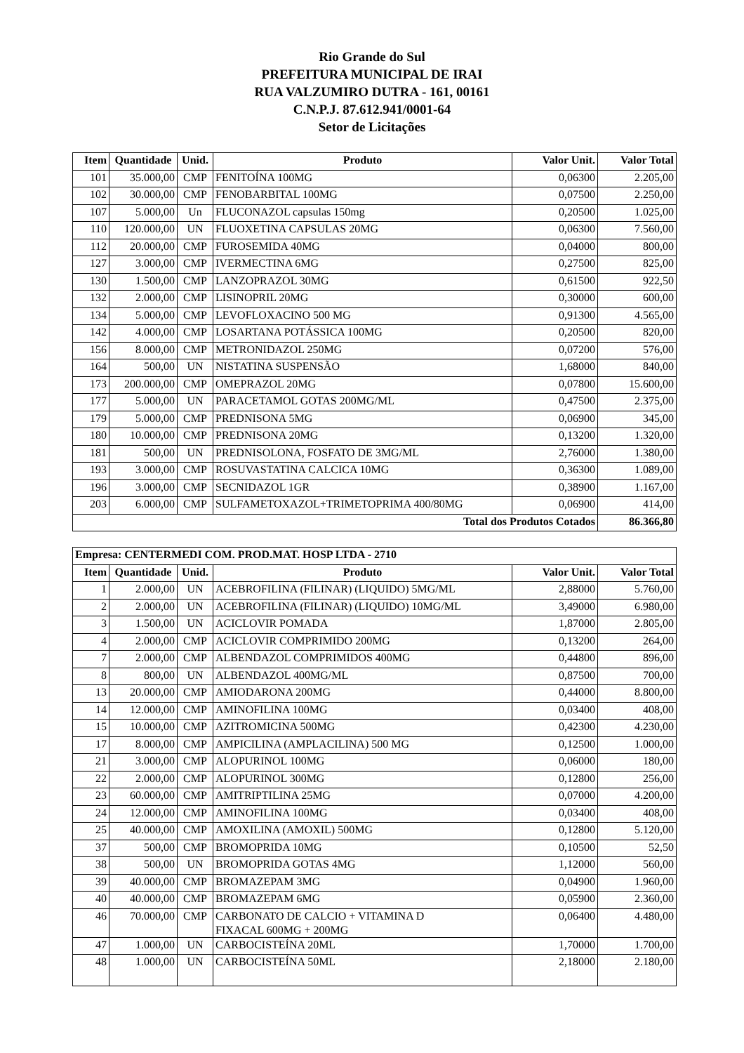Rio Grande do Sul
PREFEITURA MUNICIPAL DE IRAI
RUA VALZUMIRO DUTRA - 161, 00161
C.N.P.J. 87.612.941/0001-64
Setor de Licitações
| Item | Quantidade | Unid. | Produto | Valor Unit. | Valor Total |
| --- | --- | --- | --- | --- | --- |
| 101 | 35.000,00 | CMP | FENITOÍNA 100MG | 0,06300 | 2.205,00 |
| 102 | 30.000,00 | CMP | FENOBARBITAL 100MG | 0,07500 | 2.250,00 |
| 107 | 5.000,00 | Un | FLUCONAZOL capsulas 150mg | 0,20500 | 1.025,00 |
| 110 | 120.000,00 | UN | FLUOXETINA CAPSULAS 20MG | 0,06300 | 7.560,00 |
| 112 | 20.000,00 | CMP | FUROSEMIDA 40MG | 0,04000 | 800,00 |
| 127 | 3.000,00 | CMP | IVERMECTINA 6MG | 0,27500 | 825,00 |
| 130 | 1.500,00 | CMP | LANZOPRAZOL 30MG | 0,61500 | 922,50 |
| 132 | 2.000,00 | CMP | LISINOPRIL 20MG | 0,30000 | 600,00 |
| 134 | 5.000,00 | CMP | LEVOFLOXACINO 500 MG | 0,91300 | 4.565,00 |
| 142 | 4.000,00 | CMP | LOSARTANA POTÁSSICA 100MG | 0,20500 | 820,00 |
| 156 | 8.000,00 | CMP | METRONIDAZOL 250MG | 0,07200 | 576,00 |
| 164 | 500,00 | UN | NISTATINA SUSPENSÃO | 1,68000 | 840,00 |
| 173 | 200.000,00 | CMP | OMEPRAZOL 20MG | 0,07800 | 15.600,00 |
| 177 | 5.000,00 | UN | PARACETAMOL GOTAS 200MG/ML | 0,47500 | 2.375,00 |
| 179 | 5.000,00 | CMP | PREDNISONA 5MG | 0,06900 | 345,00 |
| 180 | 10.000,00 | CMP | PREDNISONA 20MG | 0,13200 | 1.320,00 |
| 181 | 500,00 | UN | PREDNISOLONA, FOSFATO DE 3MG/ML | 2,76000 | 1.380,00 |
| 193 | 3.000,00 | CMP | ROSUVASTATINA CALCICA 10MG | 0,36300 | 1.089,00 |
| 196 | 3.000,00 | CMP | SECNIDAZOL 1GR | 0,38900 | 1.167,00 |
| 203 | 6.000,00 | CMP | SULFAMETOXAZOL+TRIMETOPRIMA 400/80MG | 0,06900 | 414,00 |
| Total dos Produtos Cotados | | | | | 86.366,80 |
| Empresa: CENTERMEDI COM. PROD.MAT. HOSP LTDA - 2710 | | | | | |
| --- | --- | --- | --- | --- | --- |
| Item | Quantidade | Unid. | Produto | Valor Unit. | Valor Total |
| 1 | 2.000,00 | UN | ACEBROFILINA (FILINAR) (LIQUIDO) 5MG/ML | 2,88000 | 5.760,00 |
| 2 | 2.000,00 | UN | ACEBROFILINA (FILINAR) (LIQUIDO) 10MG/ML | 3,49000 | 6.980,00 |
| 3 | 1.500,00 | UN | ACICLOVIR POMADA | 1,87000 | 2.805,00 |
| 4 | 2.000,00 | CMP | ACICLOVIR COMPRIMIDO 200MG | 0,13200 | 264,00 |
| 7 | 2.000,00 | CMP | ALBENDAZOL COMPRIMIDOS 400MG | 0,44800 | 896,00 |
| 8 | 800,00 | UN | ALBENDAZOL 400MG/ML | 0,87500 | 700,00 |
| 13 | 20.000,00 | CMP | AMIODARONA 200MG | 0,44000 | 8.800,00 |
| 14 | 12.000,00 | CMP | AMINOFILINA 100MG | 0,03400 | 408,00 |
| 15 | 10.000,00 | CMP | AZITROMICINA 500MG | 0,42300 | 4.230,00 |
| 17 | 8.000,00 | CMP | AMPICILINA (AMPLACILINA) 500 MG | 0,12500 | 1.000,00 |
| 21 | 3.000,00 | CMP | ALOPURINOL 100MG | 0,06000 | 180,00 |
| 22 | 2.000,00 | CMP | ALOPURINOL 300MG | 0,12800 | 256,00 |
| 23 | 60.000,00 | CMP | AMITRIPTILINA 25MG | 0,07000 | 4.200,00 |
| 24 | 12.000,00 | CMP | AMINOFILINA 100MG | 0,03400 | 408,00 |
| 25 | 40.000,00 | CMP | AMOXILINA (AMOXIL) 500MG | 0,12800 | 5.120,00 |
| 37 | 500,00 | CMP | BROMOPRIDA 10MG | 0,10500 | 52,50 |
| 38 | 500,00 | UN | BROMOPRIDA GOTAS 4MG | 1,12000 | 560,00 |
| 39 | 40.000,00 | CMP | BROMAZEPAM 3MG | 0,04900 | 1.960,00 |
| 40 | 40.000,00 | CMP | BROMAZEPAM 6MG | 0,05900 | 2.360,00 |
| 46 | 70.000,00 | CMP | CARBONATO DE CALCIO + VITAMINA D FIXACAL 600MG + 200MG | 0,06400 | 4.480,00 |
| 47 | 1.000,00 | UN | CARBOCISTEÍNA 20ML | 1,70000 | 1.700,00 |
| 48 | 1.000,00 | UN | CARBOCISTEÍNA 50ML | 2,18000 | 2.180,00 |